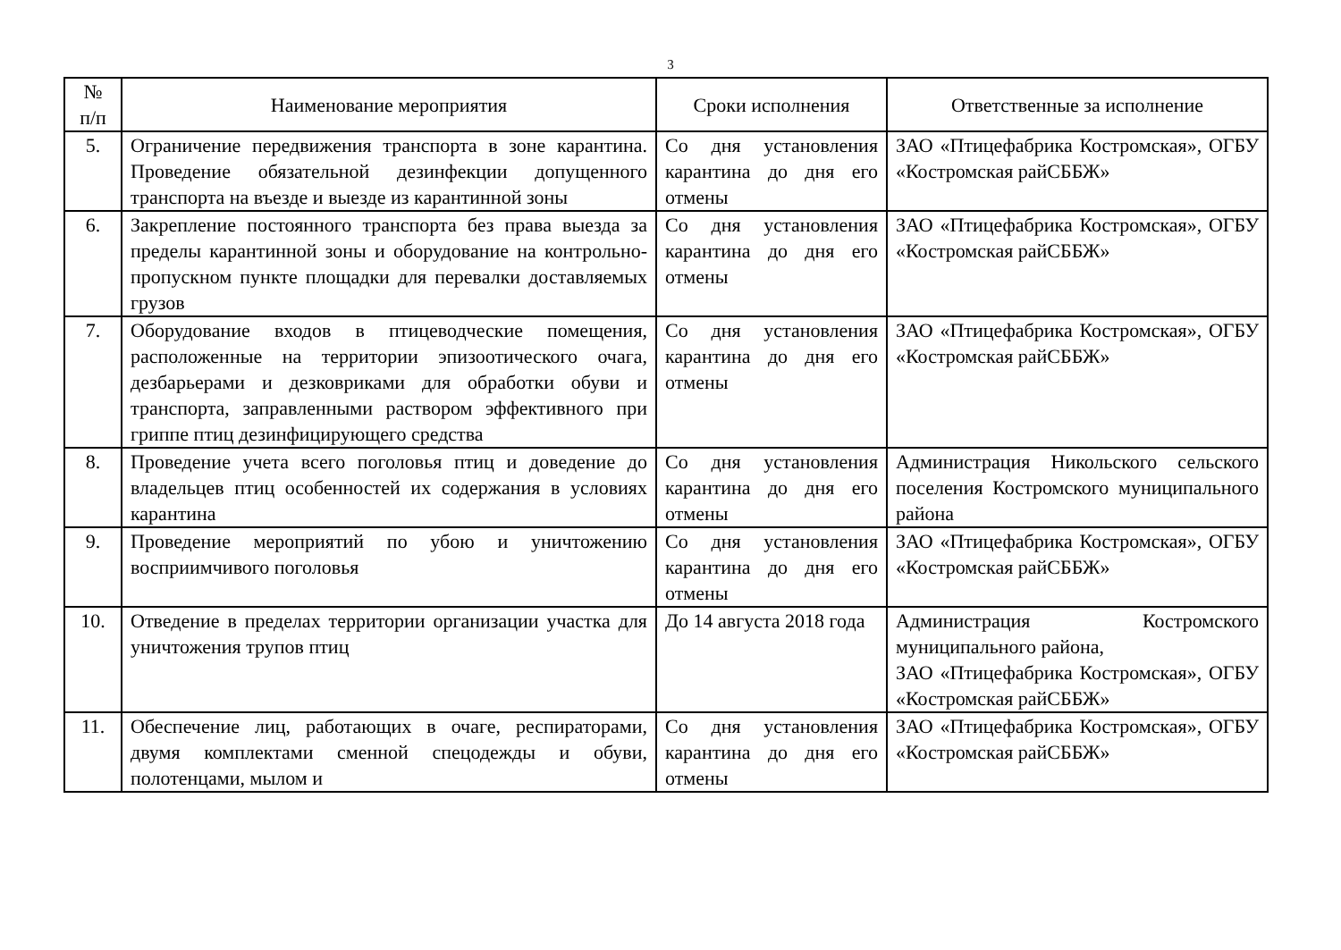3
| № п/п | Наименование мероприятия | Сроки исполнения | Ответственные за исполнение |
| --- | --- | --- | --- |
| 5. | Ограничение передвижения транспорта в зоне карантина. Проведение обязательной дезинфекции допущенного транспорта на въезде и выезде из карантинной зоны | Со дня установления карантина до дня его отмены | ЗАО «Птицефабрика Костромская», ОГБУ «Костромская райСББЖ» |
| 6. | Закрепление постоянного транспорта без права выезда за пределы карантинной зоны и оборудование на контрольно-пропускном пункте площадки для перевалки доставляемых грузов | Со дня установления карантина до дня его отмены | ЗАО «Птицефабрика Костромская», ОГБУ «Костромская райСББЖ» |
| 7. | Оборудование входов в птицеводческие помещения, расположенные на территории эпизоотического очага, дезбарьерами и дезковриками для обработки обуви и транспорта, заправленными раствором эффективного при гриппе птиц дезинфицирующего средства | Со дня установления карантина до дня его отмены | ЗАО «Птицефабрика Костромская», ОГБУ «Костромская райСББЖ» |
| 8. | Проведение учета всего поголовья птиц и доведение до владельцев птиц особенностей их содержания в условиях карантина | Со дня установления карантина до дня его отмены | Администрация Никольского сельского поселения Костромского муниципального района |
| 9. | Проведение мероприятий по убою и уничтожению восприимчивого поголовья | Со дня установления карантина до дня его отмены | ЗАО «Птицефабрика Костромская», ОГБУ «Костромская райСББЖ» |
| 10. | Отведение в пределах территории организации участка для уничтожения трупов птиц | До 14 августа 2018 года | Администрация Костромского муниципального района, ЗАО «Птицефабрика Костромская», ОГБУ «Костромская райСББЖ» |
| 11. | Обеспечение лиц, работающих в очаге, респираторами, двумя комплектами сменной спецодежды и обуви, полотенцами, мылом и | Со дня установления карантина до дня его отмены | ЗАО «Птицефабрика Костромская», ОГБУ «Костромская райСББЖ» |